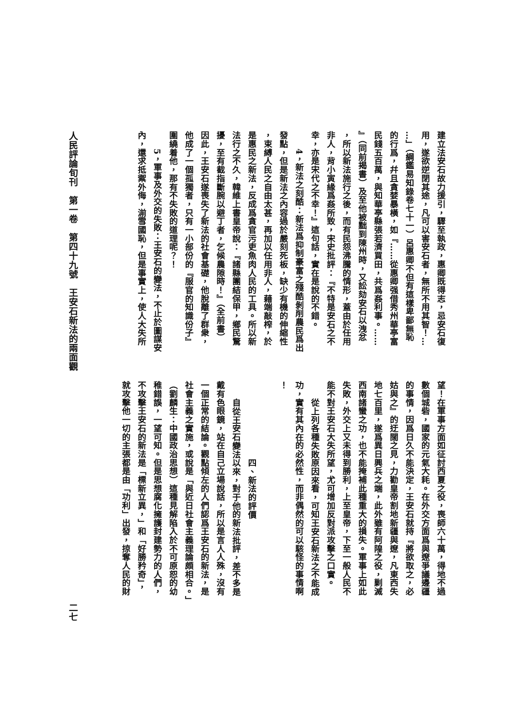建立法安石故力援引，驟至執政，惠卿既得志，忌安石復
用，遂欲逆閉其途，凡可以害安石者，無所不用其智！…
…」（綱鑑易知錄卷七十一）呂惠卿不但有這樣卑鄙無恥
的行爲，幷且貪婪暴橫，如『……從惠卿强借秀州華亭富
民錢五百萬，與知華亭縣張若濟買田，共爲姦利事。……
』（同前揭書）及至他被黜到陳州時，又訟劾安石以洩忿
，所以新法施行之後，而有民怨沸騰的情形，蓋由於任用
非人，背小寅緣爲姦所致，宋史批評：『不特是安石之不
幸，亦是宋代之不幸！』這句話，實在是說的不錯。
4，新法之刻酷：新法爲抑制豪富之殘酷剝削農民爲出
發點，但是新法之內容過於嚴刻死板，缺少有機的伸縮性
，束縛人民之自由太甚，再加以任用非人，藉端敲榨，於
是惠民之新法，反成爲貪官污吏魚肉人民的工具。所以新
法行之不久，韓維上書皇帝說：『諸縣團結保甲，鄉民驚
擾，至有截指斷腕以避丁者，乞候農隙時！』（全前書）
因此，王安石遂喪失了新法的社會基礎，他脫離了群衆，
他成了一個孤獨者，只有一小部份的『服官的知識份子』
圍繞着他，那有不失敗的道理呢？！
5，軍事及外交的失敗：王安石的變法，不止於圖謀安
內，還求抵禦外侮，湔雪國恥，但是事實上，使人大失所
望！在軍事方面如征討西夏之役，喪師六十萬，得地不過
數個城砦，國家的元氣大耗。在外交方面爲與遼爭議邊疆
的事情，因爲日久不能決定，王安石就持『將欲取之，必
姑與之』的迂闊之見，力勸皇帝割地新疆與遼，凡東西失
地七百里，遂爲異日興兵之端，此外雖有阿隍之役，剿滅
西南諸蠻之功，也不能掩補此種重大的損失。軍事上如此
失敗，外交上又未得到勝利，上至皇帝，下至一般人民不
能不對王安石大失所望，尤可增加反對派攻擊之口實。
從上列各種失敗原因來看，可知王安石新法之不能成
功，實有其內在的必然性，而非偶然的可以駭怪的事情啊
！
四、新法的評價
自從王安石變法以來，對于他的新法批評，差不多是
戴有色眼鏡，站在自己立場說話，所以是言人人殊，沒有
一個正常的結論。觀點傾左的人們認爲王安石的新法，是
社會主義之實施，或說是「與近日社會主義理論頗相合。」
（劉麟生：中國政治思想）這種見解陷入於不可原恕的幼
稚錯誤，一望可知。但是思想腐化擁護封建勢力的人們，
不攻擊王安石的新法是「標新立異，」和「好勝矜奇」，
就攻擊他一切的主張都是由「功利」出發，掠奪人民的財
人民評論旬刊　第一卷　第四十九號　王安石新法的兩面觀 二七